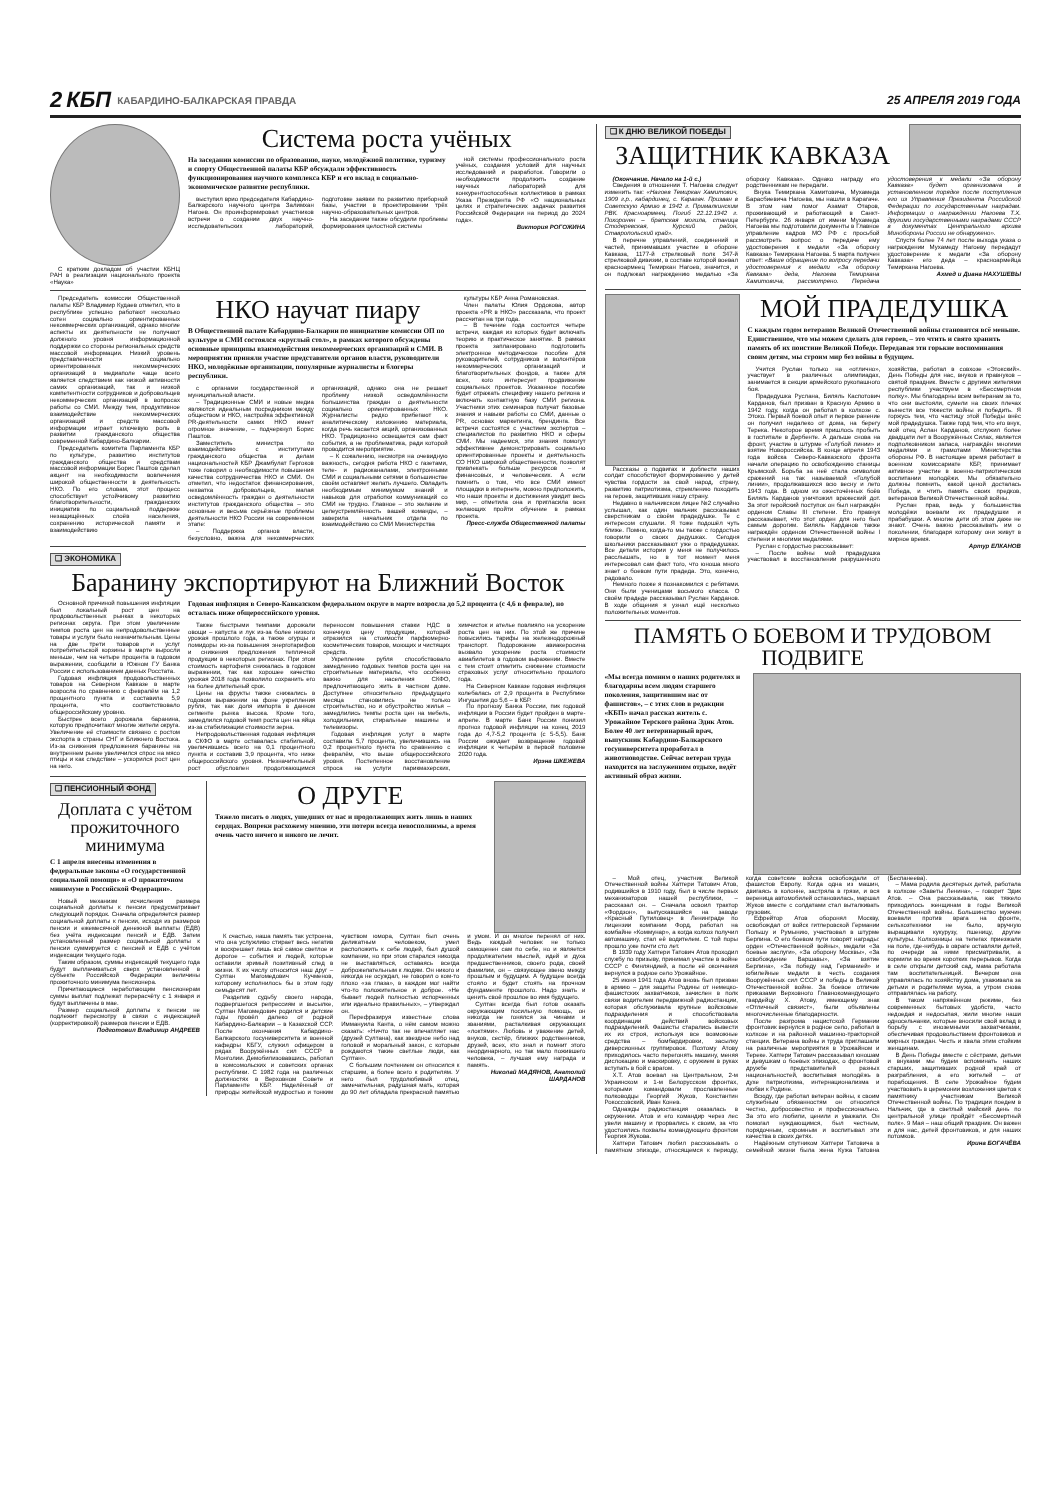2 КБП КАБАРДИНО-БАЛКАРСКАЯ ПРАВДА 25 АПРЕЛЯ 2019 ГОДА
С кратким докладом об участии КБНЦ РАН в реализации национального проекта «Наука»
Система роста учёных
На заседании комиссии по образованию, науке, молодёжной политике, туризму и спорту Общественной палаты КБР обсуждали эффективность функционирования научного комплекса КБР и его вклад в социально-экономическое развитие республики.
выступил врио председателя Кабардино-Балкарского научного центра Залимхан Нагоев. Он проинформировал участников встречи о создании двух научно-исследовательских лабораторий, подготовке заявки по развитию приборной базы, участии в проектировании трёх научно-образовательных центров.
На заседании также обсудили проблемы формирования целостной системы
ной системы профессионального роста учёных, создания условий для научных исследований и разработок. Говорили о необходимости продолжить создание научных лабораторий для конкурентоспособных коллективов в рамках Указа Президента РФ «О национальных целях и стратегических задачах развития Российской Федерации на период до 2024 года».
Виктория РОГОЖИНА
Председатель комиссии Общественной палаты КБР Владимир Кудаев отметил, что в республике успешно работают несколько сотен социально ориентированных некоммерческих организаций, однако многие аспекты их деятельности не получают должного уровня информационной поддержки со стороны региональных средств массовой информации. Низкий уровень представленности социально ориентированных некоммерческих организаций в медиаполе чаще всего является следствием как низкой активности самих организаций, так и низкой компетентности сотрудников и добровольцев некоммерческих организаций в вопросах работы со СМИ. Между тем, продуктивное взаимодействие некоммерческих организаций и средств массовой информации играет ключевую роль в развитии гражданского общества современной Кабардино-Балкарии.
Председатель комитета Парламента КБР по культуре, развитию институтов гражданского общества и средствам массовой информации Борис Паштов сделал акцент на необходимости вовлечения широкой общественности в деятельность НКО. По его словам, этот процесс способствует устойчивому развитию благотворительности, гражданских инициатив по социальной поддержке незащищённых слоёв населения, сохранению исторической памяти и взаимодействию
НКО научат пиару
В Общественной палате Кабардино-Балкарии по инициативе комиссии ОП по культуре и СМИ состоялся «круглый стол», в рамках которого обсуждены основные принципы взаимодействия некоммерческих организаций и СМИ. В мероприятии приняли участие представители органов власти, руководители НКО, молодёжные организации, популярные журналисты и блогеры республики.
с органами государственной и муниципальной власти.
– Традиционные СМИ и новые медиа являются идеальным посредником между обществом и НКО, настройка эффективной PR-деятельности самих НКО имеет огромное значение, – подчеркнул Борис Паштов.
Заместитель министра по взаимодействию с институтами гражданского общества и делам национальностей КБР Джамбулат Гергоков тоже говорил о необходимости повышения качества сотрудничества НКО и СМИ. Он отметил, что недостаток финансирования, нехватка добровольцев, малая осведомлённость граждан о деятельности институтов гражданского общества – это основные и весьма серьёзные проблемы деятельности НКО России на современном этапе:
– Поддержка органов власти, безусловно, важна для некоммерческих организаций, однако она не решает проблему низкой осведомлённости большинства граждан о деятельности социально ориентированных НКО. Журналисты редко прибегают к аналитическому изложению материала, когда речь касается акций, организованных НКО. Традиционно освещается сам факт события, а не проблематика, ради которой проводится мероприятие.
– К сожалению, несмотря на очевидную важность, сегодня работа НКО с газетами, теле- и радиоканалами, электронными СМИ и социальными сетями в большинстве своём оставляет желать лучшего. Овладеть необходимым минимумом знаний и навыков для отработки коммуникаций со СМИ не трудно. Главное – это желание и целеустремлённость вашей команды, – заверила начальник отдела по взаимодействию со СМИ Министерства
культуры КБР Анна Романовская.
Член палаты Юлия Ордокова, автор проекта «PR в НКО» рассказала, что проект рассчитан на три года.
– В течение года состоится четыре встречи, каждая из которых будет включать теорию и практическое занятие. В рамках проекта запланировано подготовить электронное методическое пособие для руководителей, сотрудников и волонтёров некоммерческих организаций и благотворительных фондов, а также для всех, кого интересует продвижение социальных проектов. Указанное пособие будет отражать специфику нашего региона и включать контактную базу СМИ региона. Участники этих семинаров получат базовые знания и навыки работы со СМИ, данные о PR, основах маркетинга, брендинга. Все встречи состоятся с участием экспертов – специалистов по развитию НКО и сферы СМИ. Мы надеемся, эти знания помогут эффективнее демонстрировать социально ориентированные проекты и деятельность СО НКО широкой общественности, позволят привлекать больше ресурсов – и финансовых, и человеческих. А если помнить о том, что все СМИ имеют площадки в интернете, можно предположить, что наши проекты и достижения увидит весь мир, – отметила она и пригласила всех желающих пройти обучение в рамках проекта.
Пресс-служба Общественной палаты
❑ ЭКОНОМИКА
Баранину экспортируют на Ближний Восток
Основной причиной повышения инфляции был локальный рост цен на продовольственных рынках в некоторых регионах округа. При этом увеличение темпов роста цен на непродовольственные товары и услуги было незначительным. Цены на две трети товаров и услуг потребительской корзины в марте выросли меньше, чем на четыре процента в годовом выражении, сообщили в Южном ГУ Банка России с использованием данных Росстата.
Годовая инфляция продовольственных товаров на Северном Кавказе в марте возросла по сравнению с февралём на 1,2 процентного пункта и составила 5,9 процента, что соответствовало общероссийскому уровню.
Быстрее всего дорожала баранина, которую предпочитают многие жители округа. Увеличение её стоимости связано с ростом экспорта в страны СНГ и Ближнего Востока. Из-за снижения предложения баранины на внутреннем рынке увеличился спрос на мясо птицы и как следствие – ускорился рост цен на него.
Годовая инфляция в Северо-Кавказском федеральном округе в марте возросла до 5,2 процента (с 4,6 в феврале), но осталась ниже общероссийского уровня.
Также быстрыми темпами дорожали овощи – капуста и лук из-за более низкого урожая прошлого года, а также огурцы и помидоры из-за повышения энерготарифов и снижения предложения тепличной продукции в некоторых регионах. При этом стоимость картофеля снижалась в годовом выражении, так как хорошее качество урожая 2018 года позволило сохранить его на более длительный срок.
Цены на фрукты также снижались в годовом выражении на фоне укрепления рубля, так как доля импорта в данном сегменте рынка высока. Кроме того, замедлился годовой темп роста цен на яйца из-за стабилизации стоимости зерна.
Непродовольственная годовая инфляция в СКФО в марте оставалась стабильной, увеличившись всего на 0,1 процентного пункта и составив 3,9 процента, что ниже общероссийского уровня. Незначительный рост обусловлен продолжающимся переносом повышения ставки НДС в конечную цену продукции, который отразился на стоимости парфюмерно-косметических товаров, моющих и чистящих средств.
Укрепление рубля способствовало замедлению годовых темпов роста цен на строительные материалы, что особенно важно для населения СКФО, предпочитающего жить в частном доме. Доступнее относительно предыдущего месяца становились не только строительство, но и обустройство жилья – замедлились темпы роста цен на мебель, холодильники, стиральные машины и телевизоры.
Годовая инфляция услуг в марте составила 5,7 процента, увеличившись на 0,2 процентного пункта по сравнению с февралём, что выше общероссийского уровня. Постепенное восстановление спроса на услуги парикмахерских, химчисток и ателье повлияло на ускорение роста цен на них. По этой же причине повысились тарифы на железнодорожный транспорт. Подорожание авиакеросина вызвало ускорение роста стоимости авиабилетов в годовом выражении. Вместе с тем стоит отметить снижение стоимости страховых услуг относительно прошлого года.
На Северном Кавказе годовая инфляция колебалась от 2,9 процента в Республике Ингушетия до 5,6 – в КБР.
По прогнозу Банка России, пик годовой инфляции в России будет пройден в марте-апреле. В марте Банк России понизил прогноз годовой инфляции на конец 2019 года до 4,7-5,2 процента (с 5-5,5). Банк России ожидает возвращение годовой инфляции к четырём в первой половине 2020 года.
Ирэна ШКЕЖЕВА
❑ ПЕНСИОННЫЙ ФОНД
Доплата с учётом прожиточного минимума
С 1 апреля внесены изменения в федеральные законы «О государственной социальной помощи» и «О прожиточном минимуме в Российской Федерации».
Новый механизм исчисления размера социальной доплаты к пенсии предусматривает следующий порядок. Сначала определяется размер социальной доплаты к пенсии, исходя из размеров пенсии и ежемесячной денежной выплаты (ЕДВ) без учёта индексации пенсий и ЕДВ. Затем установленный размер социальной доплаты к пенсии суммируется с пенсией и ЕДВ с учётом индексации текущего года.
Таким образом, суммы индексаций текущего года будут выплачиваться сверх установленной в субъекте Российской Федерации величины прожиточного минимума пенсионера.
Причитающиеся неработающим пенсионерам суммы выплат подлежат перерасчёту с 1 января и будут выплачены в мае.
Размер социальной доплаты к пенсии не подлежит пересмотру в связи с индексацией (корректировкой) размеров пенсии и ЕДВ.
Подготовил Владимир АНДРЕЕВ
О ДРУГЕ
Тяжело писать о людях, ушедших от нас и продолжающих жить лишь в наших сердцах. Вопреки расхожему мнению, эти потери всегда невосполнимы, а время очень часто ничего и никого не лечит.
К счастью, наша память так устроена, что она услужливо стирает весь негатив и воскрешает лишь всё самое светлое и дорогое – события и людей, которые оставили зримый позитивный след в жизни. К их числу относится наш друг – Султан Магомедович Кучменов, которому исполнилось бы в этом году семьдесят лет.
Разделив судьбу своего народа, подвергшегося репрессиям и высылке, Султан Магомедович родился и детские годы провёл далеко от родной Кабардино-Балкарии – в Казахской ССР. После окончания Кабардино-Балкарского госуниверситета и военной кафедры КБГУ, служил офицером в рядах Вооружённых сил СССР в Монголии. Демобилизовавшись, работал в комсомольских и советских органах республики. С 1982 года на различных должностях в Верховном Совете и Парламенте КБР. Наделённый от природы житейской мудростью и тонким чувством юмора, Султан был очень деликатным человеком, умел расположить к себе людей, был душой компании, но при этом старался никогда не выставляться, оставаясь всегда доброжелательным к людям. Он никого и никогда не осуждал, не говорил о ком-то плохо «за глаза», в каждом мог найти что-то положительное и доброе. «Не бывает людей полностью испорченных или идеально правильных», – утверждал он.
Перефразируя известные слова Иммануила Канта, о нём самом можно сказать: «Ничто так не впечатляет нас (друзей Султана), как звездное небо над головой и моральный закон, с которым рождаются такие светлые люди, как Султан».
С большим почтением он относился к старшим, а более всего к родителям. У него был трудолюбивый отец, замечательная, радушная мать, которая до 90 лет обладала прекрасной памятью и умом. И он многое перенял от них. Ведь каждый человек не только самоценен сам по себе, но и является продолжателем мыслей, идей и духа предшественников, своего рода, своей фамилии, он – связующее звено между прошлым и будущим. А будущее всегда стояло и будет стоять на прочном фундаменте прошлого. Надо знать и ценить своё прошлое во имя будущего.
Султан всегда был готов оказать окружающим посильную помощь, он никогда не гонялся за чинами и званиями, расталкивая окружающих «локтями». Любовь и уважение детей, внуков, сестёр, близких родственников, друзей, всех, кто знал и помнит этого неординарного, но так мало пожившего человека, – лучшая ему награда и память.
Николай МАДЯНОВ, Анатолий ШАРДАНОВ
❑ К ДНЮ ВЕЛИКОЙ ПОБЕДЫ
ЗАЩИТНИК КАВКАЗА
(Окончание. Начало на 1-й с.)
Сведения в отношении Т. Нагоева следует изменить так: «Нагоев Темиркан Хамитович, 1909 г.р., кабардинец, с. Карагач. Призван в Советскую Армию в 1942 г. Прималкинским РВК. Красноармеец. Погиб 22.12.1942 г. Похоронен – братская могила, станица Стодеревская, Курский район, Ставропольский край».
В перечне управлений, соединений и частей, принимавших участие в обороне Кавказа, 1177-й стрелковый полк 347-й стрелковой дивизии, в составе которой воевал красноармеец Темиркан Нагоев, значится, и он подлежал награждению медалью «За оборону Кавказа». Однако награду его родственникам не передали.
Внука Темиркана Хамитовича, Мухамеда Барасбиевича Нагоева, мы нашли в Карагаче. В этом нам помог Азамат Отаров, проживающий и работающий в Санкт-Петербурге. 26 января от имени Мухамеда Нагоева мы подготовили документы в Главное управление кадров МО РФ с просьбой рассмотреть вопрос о передаче ему удостоверения к медали «За оборону Кавказа» Темиркана Нагоева. 5 марта получен ответ: «Ваше обращение по вопросу передачи удостоверения к медали «За оборону Кавказа» деда, Нагоева Темиркана Хамитовича, рассмотрено. Передача удостоверения к медали «За оборону Кавказа» будет организована в установленном порядке после поступления его из Управления Президента Российской Федерации по государственным наградам. Информации о награждении Нагоева Т.Х. другими государственными наградами СССР в документах Центрального архива Минобороны России не обнаружено».
Спустя более 74 лет после выхода указа о награждении Мухамеду Нагоеву передадут удостоверение к медали «За оборону Кавказа» его деда – красноармейца Темиркана Нагоева.
Ахмед и Диана НАХУШЕВЫ
Рассказы о подвигах и доблести наших солдат способствуют формированию у детей чувства гордости за свой народ, страну, развитию патриотизма, стремлению походить на героев, защитивших нашу страну.
Недавно в нальчикском лицее №2 случайно услышал, как один мальчик рассказывал сверстникам о своём прадедушке. Те с интересом слушали. Я тоже подошёл чуть ближе. Помню, когда-то мы также с гордостью говорили о своих дедушках. Сегодня школьники рассказывают уже о прадедушках. Все детали истории у меня не получилось расслышать, но в тот момент меня интересовал сам факт того, что юноша много знает о боевом пути прадеда. Это, конечно, радовало.
Немного позже я познакомился с ребятами. Они были ученицами восьмого класса. О своём прадеде рассказывал Руслан Карданов. В ходе общения я узнал ещё несколько положительных моментов.
МОЙ ПРАДЕДУШКА
С каждым годом ветеранов Великой Отечественной войны становится всё меньше. Единственное, что мы можем сделать для героев, – это чтить и свято хранить память об их поистине Великой Победе. Передавая эти горькие воспоминания своим детям, мы строим мир без войны в будущем.
Учится Руслан только на «отлично», участвует в различных олимпиадах, занимается в секции армейского рукопашного боя.
Прадедушка Руслана, Биляль Каспотович Карданов, был призван в Красную Армию в 1942 году, когда он работал в колхозе с. Этоко. Первый боевой опыт и первое ранение он получил недалеко от дома, на берегу Терека. Некоторое время пришлось пробыть в госпитале в Дербенте. А дальше снова на фронт, участие в штурме «Голубой линии» и взятие Новороссийска. В конце апреля 1943 года войска Северо-Кавказского фронта начали операцию по освобождению станицы Крымской. Борьба за неё стала символом сражений на так называемой «Голубой линии», продолжавшихся всю весну и лето 1943 года. В одном из ожесточённых боёв Биляль Карданов уничтожил вражеский дот. За этот геройский поступок он был награждён орденом Славы III степени. Его правнук рассказывает, что этот орден для него был самым дорогим. Биляль Карданов также награждён орденом Отечественной войны I степени и многими медалями.
Руслан с гордостью рассказывает:
– После войны мой прадедушка участвовал в восстановлении разрушенного хозяйства, работал в совхозе «Этокский». День Победы для нас, внуков и правнуков – святой праздник. Вместе с другими жителями республики участвуем в «Бессмертном полку». Мы благодарны всем ветеранам за то, что они выстояли, сумели на своих плечах вынести все тяжести войны и победить. Я горжусь тем, что частицу этой Победы внёс мой прадедушка. Также горд тем, что его внук, мой отец Аслан Карданов, отслужил более двадцати лет в Вооружённых Силах, является подполковником запаса, награждён многими медалями и грамотами Министерства обороны РФ. В настоящее время работает в военном комиссариате КБР, принимает активное участие в военно-патриотическом воспитании молодёжи. Мы обязательно должны помнить, какой ценой досталась Победа, и чтить память своих предков, ветеранов Великой Отечественной войны.
Руслан прав, ведь у большинства молодёжи воевали их прадедушки и прабабушки. А многие дети об этом даже не знают. Очень важно рассказывать им о поколении, благодаря которому они живут в мирное время.
Артур ЕЛКАНОВ
ПАМЯТЬ О БОЕВОМ И ТРУДОВОМ ПОДВИГЕ
«Мы всегда помним о наших родителях и благодарны всем людям старшего поколения, защитившим нас от фашистов», – с этих слов в редакции «КБП» начал рассказ житель с. Урожайное Терского района Эдик Атов. Более 40 лет ветеринарный врач, выпускник Кабардино-Балкарского госуниверситета проработал в животноводстве. Сейчас ветеран труда находится на заслуженном отдыхе, ведёт активный образ жизни.
– Мой отец, участник Великой Отечественной войны Хатгери Татович Атов, родившийся в 1910 году, был в числе первых механизаторов нашей республики, – рассказал он. – Сначала освоил трактор «Фордзон», выпускавшийся на заводе «Красный Путиловец» в Ленинграде по лицензии компании Форд, работал на комбайне «Коммунар», а когда колхоз получил автомашину, стал её водителем. С той поры прошло уже почти сто лет.
В 1939 году Хатгери Татович Атов проходил службу по призыву, принимал участие в войне СССР с Финляндией, а после её окончания вернулся в родное село Урожайное.
25 июня 1941 года Атов вновь был призван в армию – для защиты Родины от немецко-фашистских захватчиков, зачислен в полк связи водителем передвижной радиостанции, которая обслуживала крупные войсковые подразделения и способствовала координации действий войсковых подразделений. Фашисты старались вывести их из строя, используя все возможные средства – бомбардировки, засылку диверсионных группировок. Поэтому Атову приходилось часто перегонять машину, меняя дислокацию и маскировку, с оружием в руках вступать в бой с врагом.
Х.Т. Атов воевал на Центральном, 2-м Украинском и 1-м Белорусском фронтах, которыми командовали прославленные полководцы Георгий Жуков, Константин Рокоссовский, Иван Конев.
Однажды радиостанция оказалась в окружении. Атов и его командир через лес увели машину и прорвались к своим, за что удостоились похвалы командующего фронтом Георгия Жукова.
Хатгери Татович любил рассказывать о памятном эпизоде, относящемся к периоду, когда советские войска освобождали от фашистов Европу. Когда одна из машин, двигаясь в колонне, застряла в грязи, и вся вереница автомобилей остановилась, маршал Жуков вместе с солдатами стал выталкивать грузовик.
Ефрейтор Атов оборонял Москву, освобождал от войск гитлеровской Германии Польшу и Румынию, участвовал в штурме Берлина. О его боевом пути говорят награды: орден «Отечественной войны», медали «За боевые заслуги», «За оборону Москвы», «За освобождение Варшавы», «За взятие Берлина», «За победу над Германией» и юбилейные медали в честь создания Вооружённых сил СССР и победы в Великой Отечественной войне. За боевое отличие приказами Верховного Главнокомандующего гвардейцу Х. Атову, имеющему знак «Отличный связист», были объявлены многочисленные благодарности.
После разгрома нацистской Германии фронтовик вернулся в родное село, работал в колхозе и на районной машинно-тракторной станции. Ветерана войны и труда приглашали на различные мероприятия в Урожайном и Тереке. Хатгери Татович рассказывал юношам и девушкам о боевых эпизодах, о фронтовой дружбе представителей разных национальностей, воспитывая молодёжь в духе патриотизма, интернационализма и любви к Родине.
Всюду, где работал ветеран войны, к своим служебным обязанностям он относился честно, добросовестно и профессионально. За это его любили, ценили и уважали. Он помогал нуждающимся, был честным, порядочным, скромным и воспитывал эти качества в своих детях.
Надёжным спутником Хатгери Татовича в семейной жизни была жена Кужа Татовна (Беспанеева).
– Мама родила десятерых детей, работала в колхозе «Заветы Ленина», – говорит Эдик Атов. – Она рассказывала, как тяжело приходилось женщинам в годы Великой Отечественной войны. Большинство мужчин воевали против врага на фронте, сельхозтехники не было, вручную выращивали кукурузу, пшеницу, другие культуры. Колхозницы на телегах приезжали на поле, где-нибудь в овраге оставляли детей, по очереди за ними присматривали, а кормили во время коротких перерывов. Когда в селе открыли детский сад, мама работала там воспитательницей. Вечером она управлялась по хозяйству дома, ухаживала за детьми и родителями мужа, а утром снова отправлялась на работу.
В таком напряжённом режиме, без современных бытовых удобств, часто недоедая и недосыпая, жили многие наши односельчанки, которые вносили свой вклад в борьбу с иноземными захватчиками, обеспечивая продовольствием фронтовиков и мирных граждан. Честь и хвала этим стойким женщинам.
В День Победы вместе с сёстрами, детьми и внуками мы будем вспоминать наших старших, защитивших родной край от разграбления, а его жителей – от порабощения. В селе Урожайное будем участвовать в церемонии возложения цветов к памятнику участникам Великой Отечественной войны. По традиции поедем в Нальчик, где в светлый майский день по центральной улице пройдёт «Бессмертный полк». 9 Мая – наш общий праздник. Он важен и для нас, детей фронтовиков, и для наших потомков.
Ирина БОГАЧЁВА